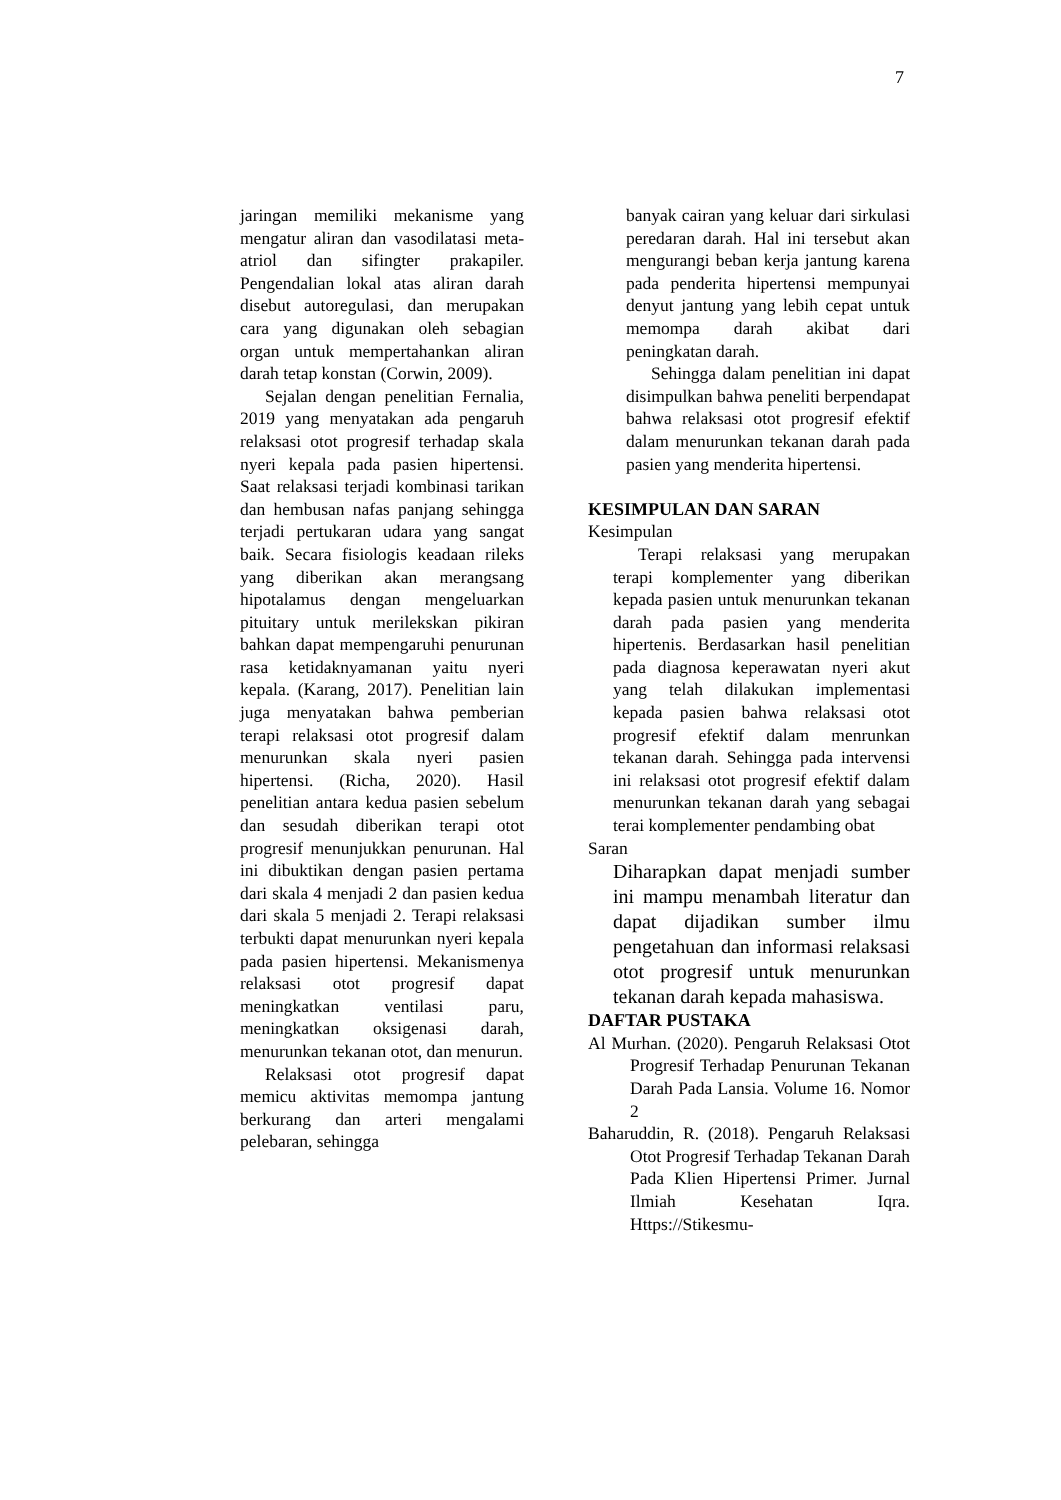7
jaringan memiliki mekanisme yang mengatur aliran dan vasodilatasi meta-atriol dan sifingter prakapiler. Pengendalian lokal atas aliran darah disebut autoregulasi, dan merupakan cara yang digunakan oleh sebagian organ untuk mempertahankan aliran darah tetap konstan (Corwin, 2009).
Sejalan dengan penelitian Fernalia, 2019 yang menyatakan ada pengaruh relaksasi otot progresif terhadap skala nyeri kepala pada pasien hipertensi. Saat relaksasi terjadi kombinasi tarikan dan hembusan nafas panjang sehingga terjadi pertukaran udara yang sangat baik. Secara fisiologis keadaan rileks yang diberikan akan merangsang hipotalamus dengan mengeluarkan pituitary untuk merilekskan pikiran bahkan dapat mempengaruhi penurunan rasa ketidaknyamanan yaitu nyeri kepala. (Karang, 2017). Penelitian lain juga menyatakan bahwa pemberian terapi relaksasi otot progresif dalam menurunkan skala nyeri pasien hipertensi. (Richa, 2020). Hasil penelitian antara kedua pasien sebelum dan sesudah diberikan terapi otot progresif menunjukkan penurunan. Hal ini dibuktikan dengan pasien pertama dari skala 4 menjadi 2 dan pasien kedua dari skala 5 menjadi 2. Terapi relaksasi terbukti dapat menurunkan nyeri kepala pada pasien hipertensi. Mekanismenya relaksasi otot progresif dapat meningkatkan ventilasi paru, meningkatkan oksigenasi darah, menurunkan tekanan otot, dan menurun.
Relaksasi otot progresif dapat memicu aktivitas memompa jantung berkurang dan arteri mengalami pelebaran, sehingga
banyak cairan yang keluar dari sirkulasi peredaran darah. Hal ini tersebut akan mengurangi beban kerja jantung karena pada penderita hipertensi mempunyai denyut jantung yang lebih cepat untuk memompa darah akibat dari peningkatan darah.
Sehingga dalam penelitian ini dapat disimpulkan bahwa peneliti berpendapat bahwa relaksasi otot progresif efektif dalam menurunkan tekanan darah pada pasien yang menderita hipertensi.
KESIMPULAN DAN SARAN
Kesimpulan
Terapi relaksasi yang merupakan terapi komplementer yang diberikan kepada pasien untuk menurunkan tekanan darah pada pasien yang menderita hipertenis. Berdasarkan hasil penelitian pada diagnosa keperawatan nyeri akut yang telah dilakukan implementasi kepada pasien bahwa relaksasi otot progresif efektif dalam menrunkan tekanan darah. Sehingga pada intervensi ini relaksasi otot progresif efektif dalam menurunkan tekanan darah yang sebagai terai komplementer pendambing obat
Saran
Diharapkan dapat menjadi sumber ini mampu menambah literatur dan dapat dijadikan sumber ilmu pengetahuan dan informasi relaksasi otot progresif untuk menurunkan tekanan darah kepada mahasiswa.
DAFTAR PUSTAKA
Al Murhan. (2020). Pengaruh Relaksasi Otot Progresif Terhadap Penurunan Tekanan Darah Pada Lansia. Volume 16. Nomor 2
Baharuddin, R. (2018). Pengaruh Relaksasi Otot Progresif Terhadap Tekanan Darah Pada Klien Hipertensi Primer. Jurnal Ilmiah Kesehatan Iqra. Https://Stikesmu-